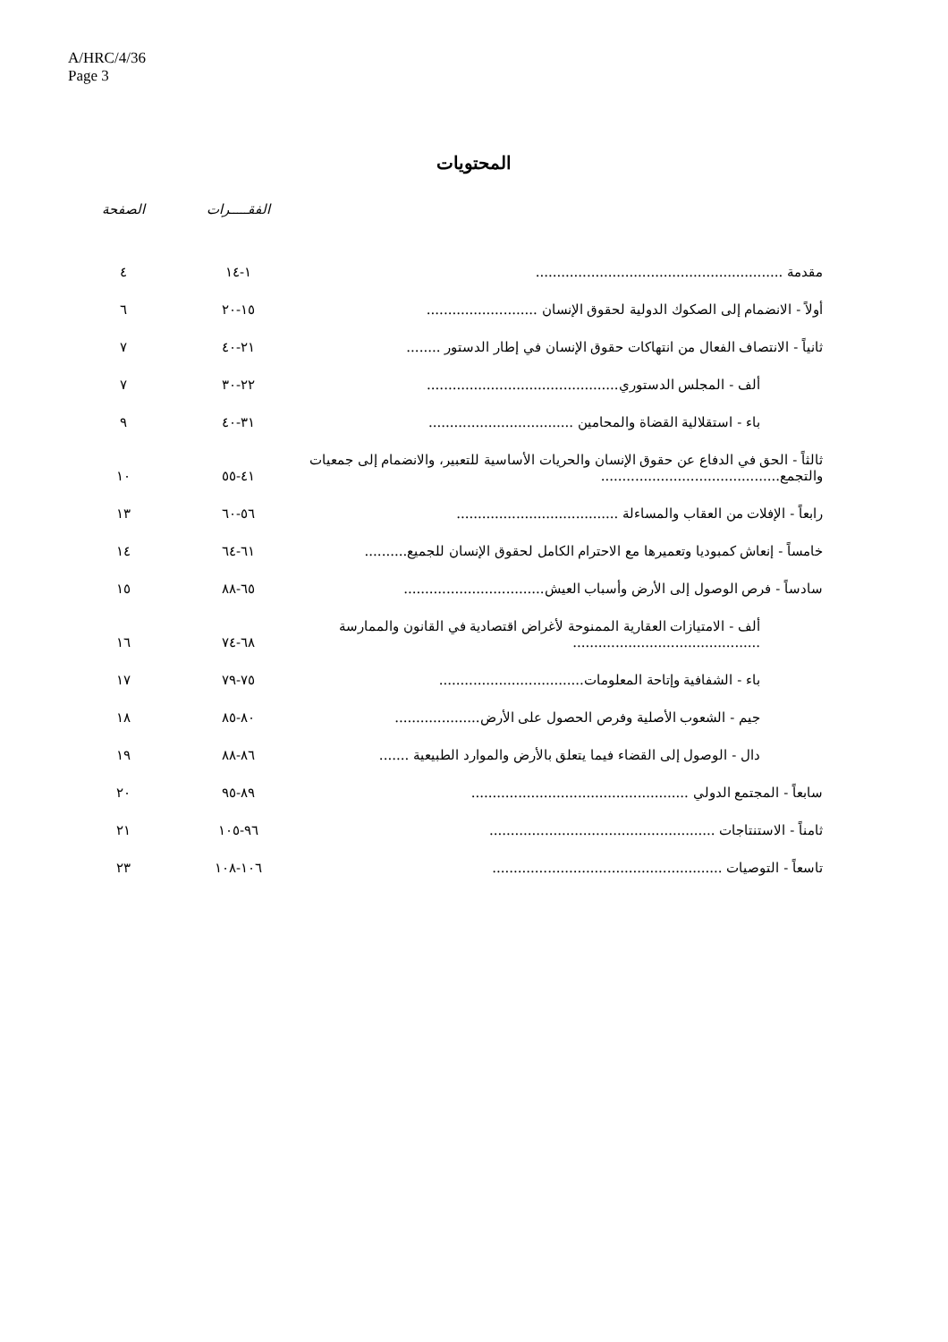A/HRC/4/36
Page 3
المحتويات
| | الفقـــــرات | الصفحة |
| --- | --- | --- |
| مقدمة .......................................................... | ١-١٤ | ٤ |
| أولاً - الانضمام إلى الصكوك الدولية لحقوق الإنسان .......................... | ١٥-٢٠ | ٦ |
| ثانياً - الانتصاف الفعال من انتهاكات حقوق الإنسان في إطار الدستور ........ | ٢١-٤٠ | ٧ |
| ألف - المجلس الدستوري............................................. | ٢٢-٣٠ | ٧ |
| باء - استقلالية القضاة والمحامين .................................. | ٣١-٤٠ | ٩ |
| ثالثاً - الحق في الدفاع عن حقوق الإنسان والحريات الأساسية للتعبير، والانضمام إلى جمعيات والتجمع.......................................... | ٤١-٥٥ | ١٠ |
| رابعاً - الإفلات من العقاب والمساءلة ...................................... | ٥٦-٦٠ | ١٣ |
| خامساً - إنعاش كمبوديا وتعميرها مع الاحترام الكامل لحقوق الإنسان للجميع.......... | ٦١-٦٤ | ١٤ |
| سادساً - فرص الوصول إلى الأرض وأسباب العيش................................. | ٦٥-٨٨ | ١٥ |
| ألف - الامتيازات العقارية الممنوحة لأغراض اقتصادية في القانون والممارسة ............................................ | ٦٨-٧٤ | ١٦ |
| باء - الشفافية وإتاحة المعلومات.................................. | ٧٥-٧٩ | ١٧ |
| جيم - الشعوب الأصلية وفرص الحصول على الأرض.................... | ٨٠-٨٥ | ١٨ |
| دال - الوصول إلى القضاء فيما يتعلق بالأرض والموارد الطبيعية ....... | ٨٦-٨٨ | ١٩ |
| سابعاً - المجتمع الدولي ................................................... | ٨٩-٩٥ | ٢٠ |
| ثامناً - الاستنتاجات ..................................................... | ٩٦-١٠٥ | ٢١ |
| تاسعاً - التوصيات ...................................................... | ١٠٦-١٠٨ | ٢٣ |